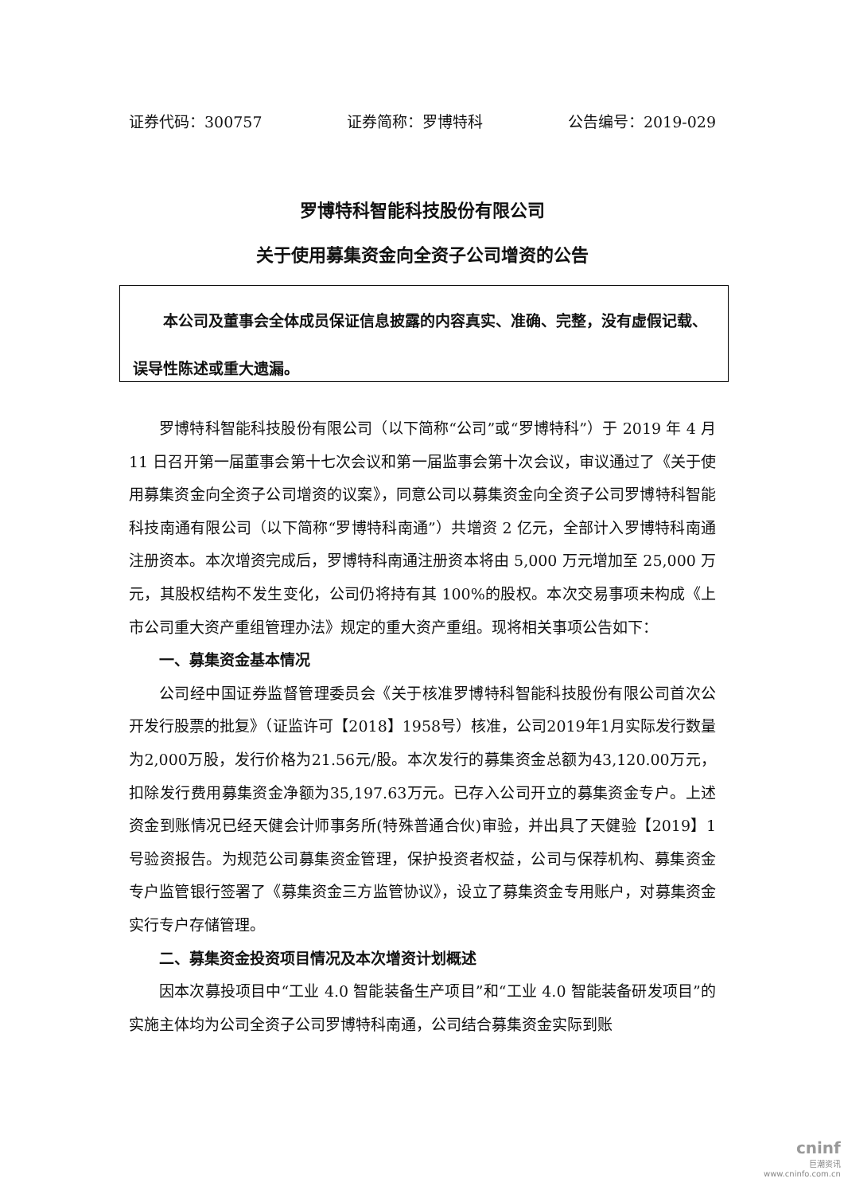证券代码：300757 证券简称：罗博特科 公告编号：2019-029
罗博特科智能科技股份有限公司
关于使用募集资金向全资子公司增资的公告
本公司及董事会全体成员保证信息披露的内容真实、准确、完整，没有虚假记载、误导性陈述或重大遗漏。
罗博特科智能科技股份有限公司（以下简称“公司”或“罗博特科”）于 2019 年 4 月 11 日召开第一届董事会第十七次会议和第一届监事会第十次会议，审议通过了《关于使用募集资金向全资子公司增资的议案》，同意公司以募集资金向全资子公司罗博特科智能科技南通有限公司（以下简称“罗博特科南通”）共增资 2 亿元，全部计入罗博特科南通注册资本。本次增资完成后，罗博特科南通注册资本将由 5,000 万元增加至 25,000 万元，其股权结构不发生变化，公司仍将持有其 100%的股权。本次交易事项未构成《上市公司重大资产重组管理办法》规定的重大资产重组。现将相关事项公告如下：
一、募集资金基本情况
公司经中国证券监督管理委员会《关于核准罗博特科智能科技股份有限公司首次公开发行股票的批复》（证监许可【2018】1958号）核准，公司2019年1月实际发行数量为2,000万股，发行价格为21.56元/股。本次发行的募集资金总额为43,120.00万元，扣除发行费用募集资金净额为35,197.63万元。已存入公司开立的募集资金专户。上述资金到账情况已经天健会计师事务所(特殊普通合伙)审验，并出具了天健验【2019】1号验资报告。为规范公司募集资金管理，保护投资者权益，公司与保荐机构、募集资金专户监管银行签署了《募集资金三方监管协议》，设立了募集资金专用账户，对募集资金实行专户存储管理。
二、募集资金投资项目情况及本次增资计划概述
因本次募投项目中“工业 4.0 智能装备生产项目”和“工业 4.0 智能装备研发项目”的实施主体均为公司全资子公司罗博特科南通，公司结合募集资金实际到账
cninf
巨潮资讯
www.cninfo.com.cn